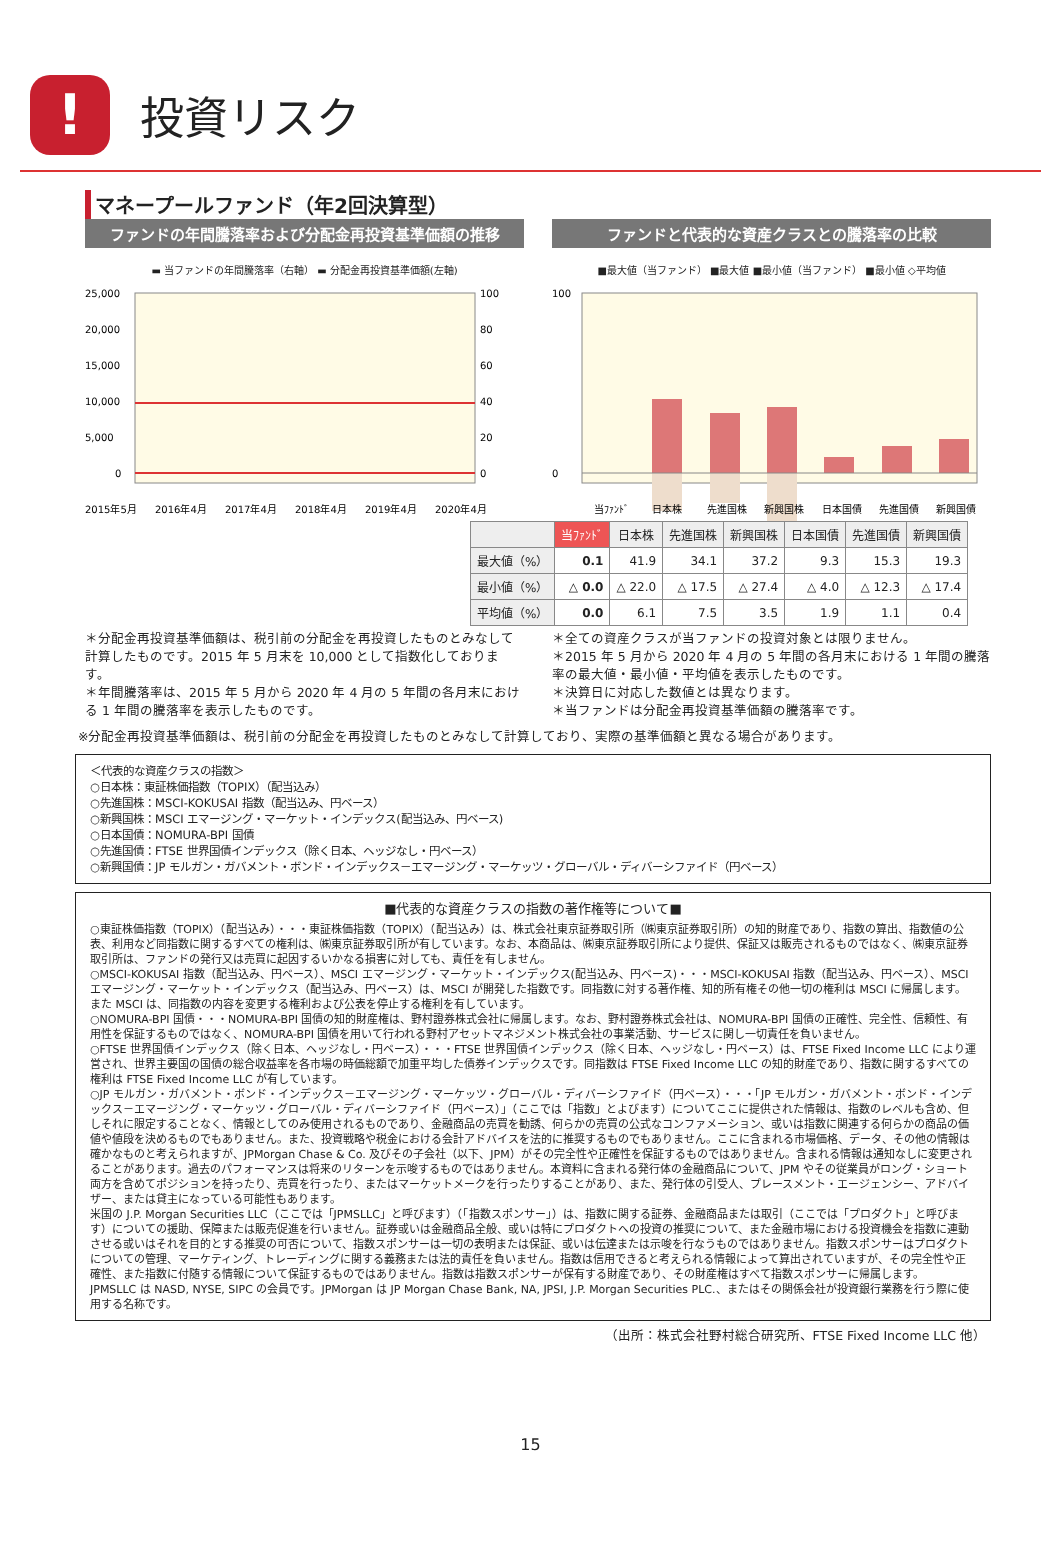!
投資リスク
マネープールファンド（年2回決算型）
ファンドの年間騰落率および分配金再投資基準価額の推移
▬ 当ファンドの年間騰落率（右軸） ▬ 分配金再投資基準価額(左軸)
25,000
20,000
15,000
10,000
5,000
0
100
80
60
40
20
0
2015年5月
2016年4月
2017年4月
2018年4月
2019年4月
2020年4月
ファンドと代表的な資産クラスとの騰落率の比較
■最大値（当ファンド） ■最大値 ■最小値（当ファンド） ■最小値 ◇平均値
100
0
当ﾌｧﾝﾄﾞ
日本株
先進国株
新興国株
日本国債
先進国債
新興国債
| | 当ﾌｧﾝﾄﾞ | 日本株 | 先進国株 | 新興国株 | 日本国債 | 先進国債 | 新興国債 |
| --- | --- | --- | --- | --- | --- | --- | --- |
| 最大値（%） | 0.1 | 41.9 | 34.1 | 37.2 | 9.3 | 15.3 | 19.3 |
| 最小値（%） | △ 0.0 | △ 22.0 | △ 17.5 | △ 27.4 | △ 4.0 | △ 12.3 | △ 17.4 |
| 平均値（%） | 0.0 | 6.1 | 7.5 | 3.5 | 1.9 | 1.1 | 0.4 |
＊分配金再投資基準価額は、税引前の分配金を再投資したものとみなして計算したものです。2015 年 5 月末を 10,000 として指数化しております。
＊年間騰落率は、2015 年 5 月から 2020 年 4 月の 5 年間の各月末における 1 年間の騰落率を表示したものです。
＊全ての資産クラスが当ファンドの投資対象とは限りません。
＊2015 年 5 月から 2020 年 4 月の 5 年間の各月末における 1 年間の騰落率の最大値・最小値・平均値を表示したものです。
＊決算日に対応した数値とは異なります。
＊当ファンドは分配金再投資基準価額の騰落率です。
※分配金再投資基準価額は、税引前の分配金を再投資したものとみなして計算しており、実際の基準価額と異なる場合があります。
＜代表的な資産クラスの指数＞
○日本株：東証株価指数（TOPIX）（配当込み）
○先進国株：MSCI-KOKUSAI 指数（配当込み、円ベース）
○新興国株：MSCI エマージング・マーケット・インデックス(配当込み、円ベース)
○日本国債：NOMURA-BPI 国債
○先進国債：FTSE 世界国債インデックス（除く日本、ヘッジなし・円ベース）
○新興国債：JP モルガン・ガバメント・ボンド・インデックス－エマージング・マーケッツ・グローバル・ディバーシファイド（円ベース）
■代表的な資産クラスの指数の著作権等について■
○東証株価指数（TOPIX）（配当込み）・・・東証株価指数（TOPIX）（配当込み）は、株式会社東京証券取引所（㈱東京証券取引所）の知的財産であり、指数の算出、指数値の公表、利用など同指数に関するすべての権利は、㈱東京証券取引所が有しています。なお、本商品は、㈱東京証券取引所により提供、保証又は販売されるものではなく、㈱東京証券取引所は、ファンドの発行又は売買に起因するいかなる損害に対しても、責任を有しません。
○MSCI-KOKUSAI 指数（配当込み、円ベース）、MSCI エマージング・マーケット・インデックス(配当込み、円ベース)・・・MSCI-KOKUSAI 指数（配当込み、円ベース）、MSCI エマージング・マーケット・インデックス（配当込み、円ベース）は、MSCI が開発した指数です。同指数に対する著作権、知的所有権その他一切の権利は MSCI に帰属します。また MSCI は、同指数の内容を変更する権利および公表を停止する権利を有しています。
○NOMURA-BPI 国債・・・NOMURA-BPI 国債の知的財産権は、野村證券株式会社に帰属します。なお、野村證券株式会社は、NOMURA-BPI 国債の正確性、完全性、信頼性、有用性を保証するものではなく、NOMURA-BPI 国債を用いて行われる野村アセットマネジメント株式会社の事業活動、サービスに関し一切責任を負いません。
○FTSE 世界国債インデックス（除く日本、ヘッジなし・円ベース）・・・FTSE 世界国債インデックス（除く日本、ヘッジなし・円ベース）は、FTSE Fixed Income LLC により運営され、世界主要国の国債の総合収益率を各市場の時価総額で加重平均した債券インデックスです。同指数は FTSE Fixed Income LLC の知的財産であり、指数に関するすべての権利は FTSE Fixed Income LLC が有しています。
○JP モルガン・ガバメント・ボンド・インデックス－エマージング・マーケッツ・グローバル・ディバーシファイド（円ベース）・・・「JP モルガン・ガバメント・ボンド・インデックス－エマージング・マーケッツ・グローバル・ディバーシファイド（円ベース）」（ここでは「指数」とよびます）についてここに提供された情報は、指数のレベルも含め、但しそれに限定することなく、情報としてのみ使用されるものであり、金融商品の売買を勧誘、何らかの売買の公式なコンファメーション、或いは指数に関連する何らかの商品の価値や値段を決めるものでもありません。また、投資戦略や税金における会計アドバイスを法的に推奨するものでもありません。ここに含まれる市場価格、データ、その他の情報は確かなものと考えられますが、JPMorgan Chase & Co. 及びその子会社（以下、JPM）がその完全性や正確性を保証するものではありません。含まれる情報は通知なしに変更されることがあります。過去のパフォーマンスは将来のリターンを示唆するものではありません。本資料に含まれる発行体の金融商品について、JPM やその従業員がロング・ショート両方を含めてポジションを持ったり、売買を行ったり、またはマーケットメークを行ったりすることがあり、また、発行体の引受人、プレースメント・エージェンシー、アドバイザー、または貸主になっている可能性もあります。
米国の J.P. Morgan Securities LLC（ここでは「JPMSLLC」と呼びます）（「指数スポンサー」）は、指数に関する証券、金融商品または取引（ここでは「プロダクト」と呼びます）についての援助、保障または販売促進を行いません。証券或いは金融商品全般、或いは特にプロダクトへの投資の推奨について、また金融市場における投資機会を指数に連動させる或いはそれを目的とする推奨の可否について、指数スポンサーは一切の表明または保証、或いは伝達または示唆を行なうものではありません。指数スポンサーはプロダクトについての管理、マーケティング、トレーディングに関する義務または法的責任を負いません。指数は信用できると考えられる情報によって算出されていますが、その完全性や正確性、また指数に付随する情報について保証するものではありません。指数は指数スポンサーが保有する財産であり、その財産権はすべて指数スポンサーに帰属します。
JPMSLLC は NASD, NYSE, SIPC の会員です。JPMorgan は JP Morgan Chase Bank, NA, JPSI, J.P. Morgan Securities PLC.、またはその関係会社が投資銀行業務を行う際に使用する名称です。
（出所：株式会社野村総合研究所、FTSE Fixed Income LLC 他）
15